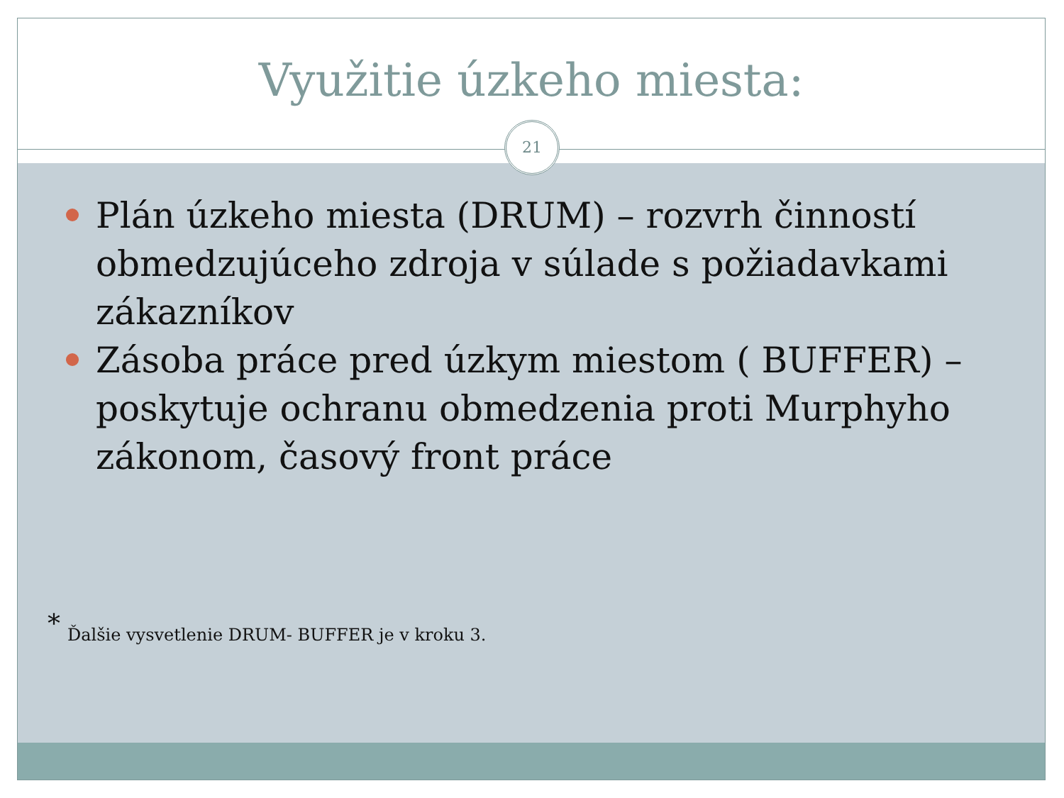Využitie úzkeho miesta:
21
Plán úzkeho miesta (DRUM) – rozvrh činností obmedzujúceho zdroja v súlade s požiadavkami zákazníkov
Zásoba práce pred úzkym miestom ( BUFFER) – poskytuje ochranu obmedzenia proti Murphyho zákonom, časový front práce
* Ďalšie vysvetlenie DRUM- BUFFER je v kroku 3.